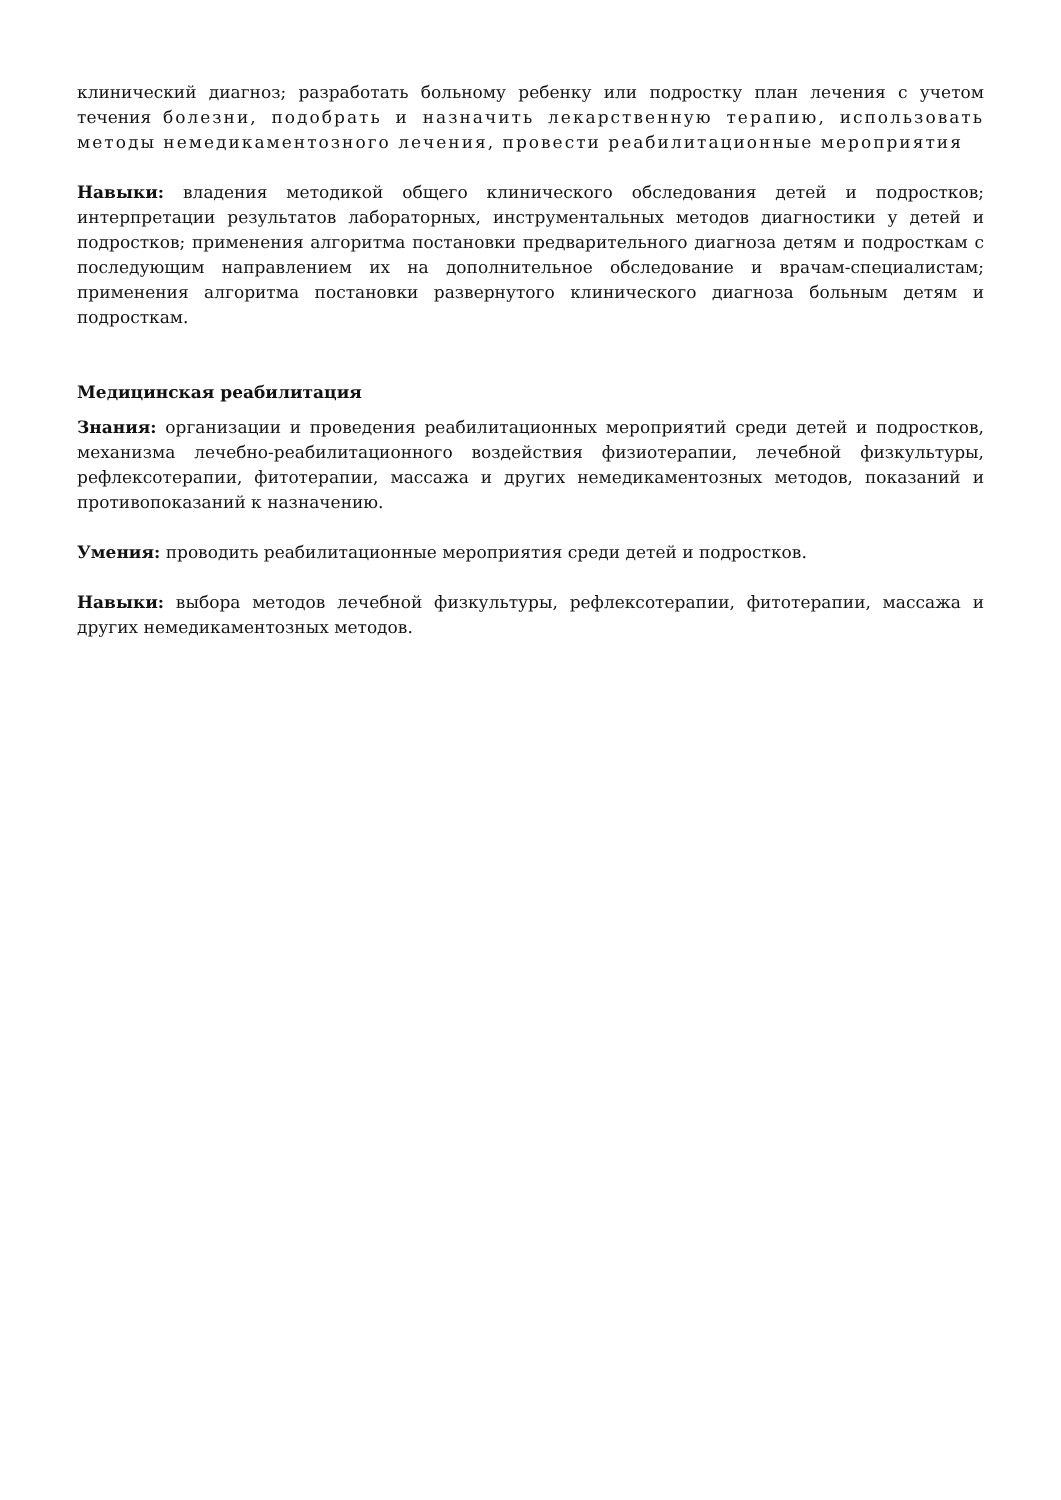клинический диагноз; разработать больному ребенку или подростку план лечения с учетом течения болезни, подобрать и назначить лекарственную терапию, использовать методы немедикаментозного лечения, провести реабилитационные мероприятия
Навыки: владения методикой общего клинического обследования детей и подростков; интерпретации результатов лабораторных, инструментальных методов диагностики у детей и подростков; применения алгоритма постановки предварительного диагноза детям и подросткам с последующим направлением их на дополнительное обследование и врачам-специалистам; применения алгоритма постановки развернутого клинического диагноза больным детям и подросткам.
Медицинская реабилитация
Знания: организации и проведения реабилитационных мероприятий среди детей и подростков, механизма лечебно-реабилитационного воздействия физиотерапии, лечебной физкультуры, рефлексотерапии, фитотерапии, массажа и других немедикаментозных методов, показаний и противопоказаний к назначению.
Умения: проводить реабилитационные мероприятия среди детей и подростков.
Навыки: выбора методов лечебной физкультуры, рефлексотерапии, фитотерапии, массажа и других немедикаментозных методов.